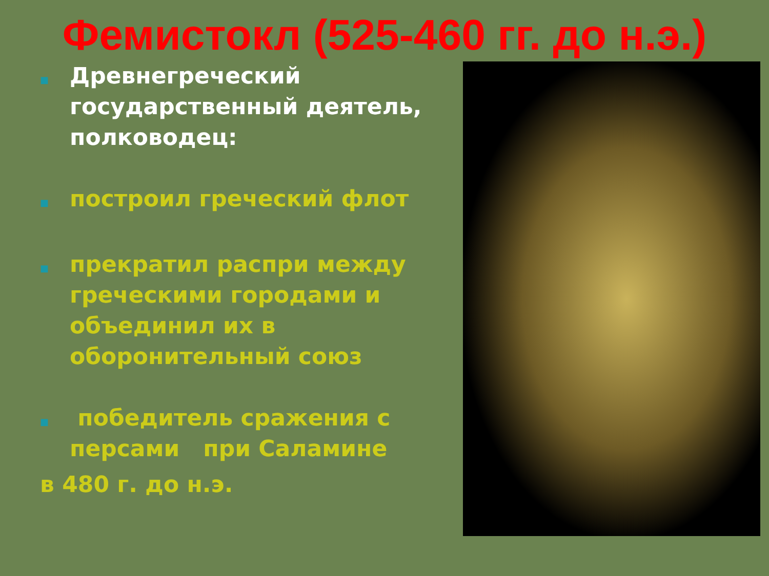Фемистокл (525-460 гг. до н.э.)
■ Древнегреческий государственный деятель, полководец:
■ построил греческий флот
■ прекратил распри между греческими городами и объединил их в оборонительный союз
■ победитель сражения с персами при Саламине
в 480 г. до н.э.